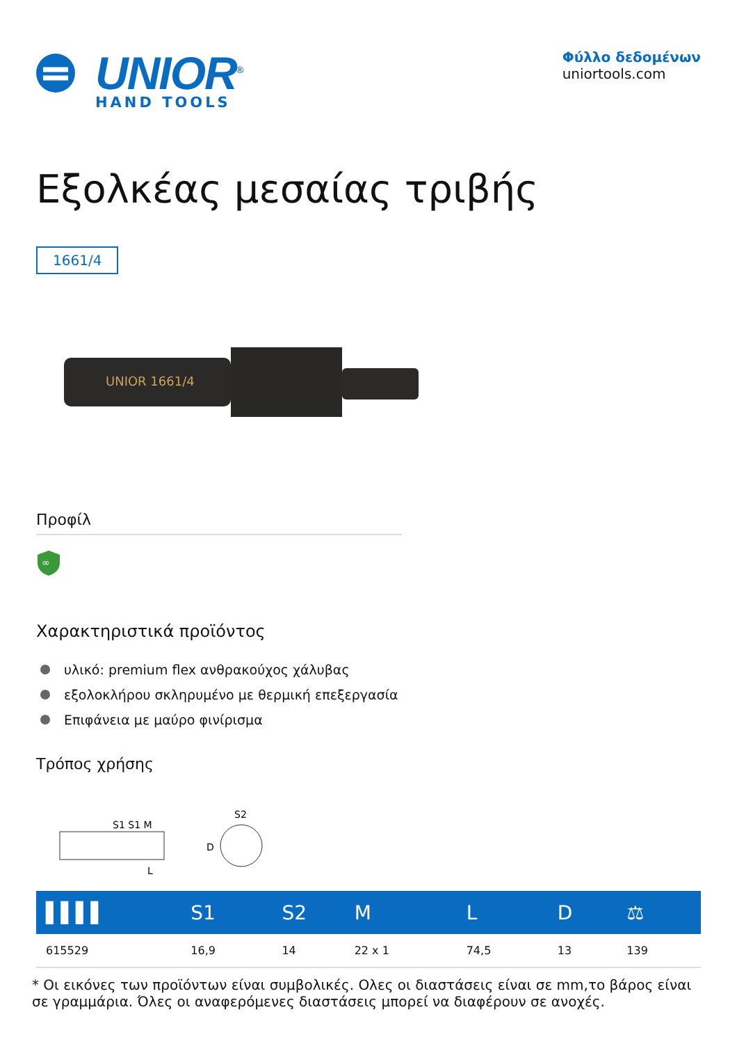UNIOR<sup>®</sup>
HAND TOOLS
Φύλλο δεδομένων
uniortools.com
Εξολκέας μεσαίας τριβής
1661/4
UNIOR 1661/4
Προφίλ
∞
Χαρακτηριστικά προϊόντος
υλικό: premium flex ανθρακούχος χάλυβας
εξολοκλήρου σκληρυμένο με θερμική επεξεργασία
Επιφάνεια με μαύρο φινίρισμα
Τρόπος χρήσης
S1 S1 M
D
L
S2
| ▌▌▌▌ | S1 | S2 | M | L | D | ⚖ |
| --- | --- | --- | --- | --- | --- | --- |
| 615529 | 16,9 | 14 | 22 x 1 | 74,5 | 13 | 139 |
* Οι εικόνες των προϊόντων είναι συμβολικές. Ολες οι διαστάσεις είναι σε mm,το βάρος είναι σε γραμμάρια. Όλες οι αναφερόμενες διαστάσεις μπορεί να διαφέρουν σε ανοχές.